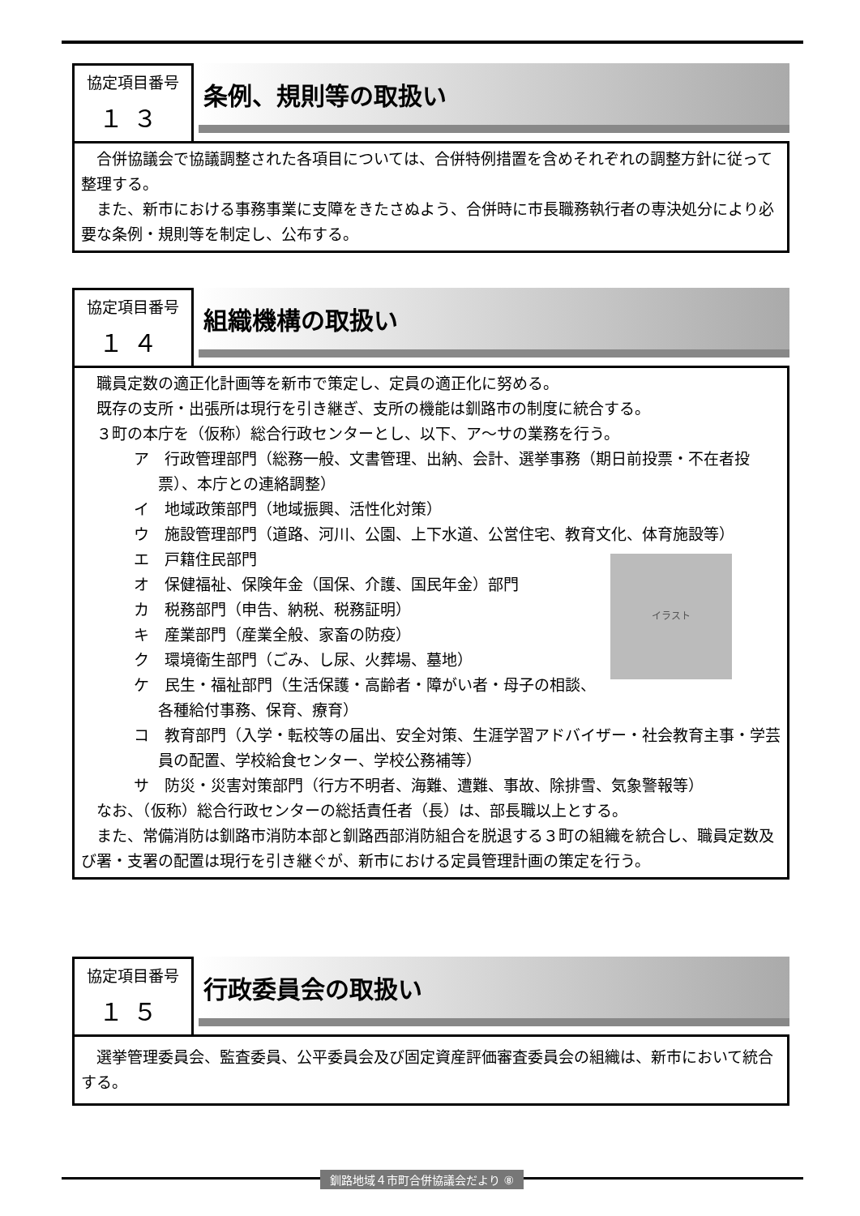協定項目番号
１３
条例、規則等の取扱い
合併協議会で協議調整された各項目については、合併特例措置を含めそれぞれの調整方針に従って整理する。
また、新市における事務事業に支障をきたさぬよう、合併時に市長職務執行者の専決処分により必要な条例・規則等を制定し、公布する。
協定項目番号
１４
組織機構の取扱い
職員定数の適正化計画等を新市で策定し、定員の適正化に努める。
既存の支所・出張所は現行を引き継ぎ、支所の機能は釧路市の制度に統合する。
３町の本庁を（仮称）総合行政センターとし、以下、ア～サの業務を行う。
ア　行政管理部門（総務一般、文書管理、出納、会計、選挙事務（期日前投票・不在者投票）、本庁との連絡調整）
イ　地域政策部門（地域振興、活性化対策）
ウ　施設管理部門（道路、河川、公園、上下水道、公営住宅、教育文化、体育施設等）
イラスト
エ　戸籍住民部門
オ　保健福祉、保険年金（国保、介護、国民年金）部門
カ　税務部門（申告、納税、税務証明）
キ　産業部門（産業全般、家畜の防疫）
ク　環境衛生部門（ごみ、し尿、火葬場、墓地）
ケ　民生・福祉部門（生活保護・高齢者・障がい者・母子の相談、各種給付事務、保育、療育）
コ　教育部門（入学・転校等の届出、安全対策、生涯学習アドバイザー・社会教育主事・学芸員の配置、学校給食センター、学校公務補等）
サ　防災・災害対策部門（行方不明者、海難、遭難、事故、除排雪、気象警報等）
なお、（仮称）総合行政センターの総括責任者（長）は、部長職以上とする。
また、常備消防は釧路市消防本部と釧路西部消防組合を脱退する３町の組織を統合し、職員定数及び署・支署の配置は現行を引き継ぐが、新市における定員管理計画の策定を行う。
協定項目番号
１５
行政委員会の取扱い
選挙管理委員会、監査委員、公平委員会及び固定資産評価審査委員会の組織は、新市において統合する。
釧路地域４市町合併協議会だより ⑧